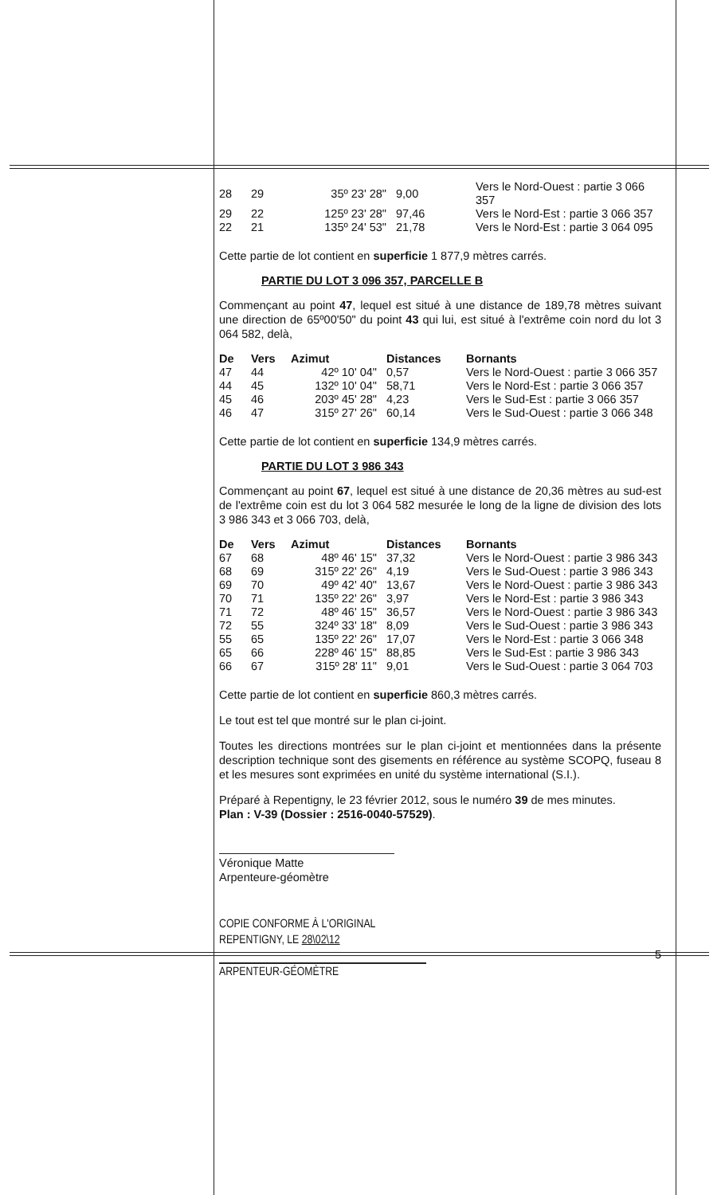| 28 | 29 | 35º 23' 28" | 9,00 | Vers le Nord-Ouest : partie 3 066 357 |
| 29 | 22 | 125º 23' 28" | 97,46 | Vers le Nord-Est : partie 3 066 357 |
| 22 | 21 | 135º 24' 53" | 21,78 | Vers le Nord-Est : partie 3 064 095 |
Cette partie de lot contient en superficie 1 877,9 mètres carrés.
PARTIE DU LOT 3 096 357, PARCELLE B
Commençant au point 47, lequel est situé à une distance de 189,78 mètres suivant une direction de 65º00'50" du point 43 qui lui, est situé à l'extrême coin nord du lot 3 064 582, delà,
| De | Vers | Azimut | Distances | Bornants |
| --- | --- | --- | --- | --- |
| 47 | 44 | 42º 10' 04" | 0,57 | Vers le Nord-Ouest : partie 3 066 357 |
| 44 | 45 | 132º 10' 04" | 58,71 | Vers le Nord-Est : partie 3 066 357 |
| 45 | 46 | 203º 45' 28" | 4,23 | Vers le Sud-Est : partie 3 066 357 |
| 46 | 47 | 315º 27' 26" | 60,14 | Vers le Sud-Ouest : partie 3 066 348 |
Cette partie de lot contient en superficie 134,9 mètres carrés.
PARTIE DU LOT 3 986 343
Commençant au point 67, lequel est situé à une distance de 20,36 mètres au sud-est de l'extrême coin est du lot 3 064 582 mesurée le long de la ligne de division des lots 3 986 343 et 3 066 703, delà,
| De | Vers | Azimut | Distances | Bornants |
| --- | --- | --- | --- | --- |
| 67 | 68 | 48º 46' 15" | 37,32 | Vers le Nord-Ouest : partie 3 986 343 |
| 68 | 69 | 315º 22' 26" | 4,19 | Vers le Sud-Ouest : partie 3 986 343 |
| 69 | 70 | 49º 42' 40" | 13,67 | Vers le Nord-Ouest : partie 3 986 343 |
| 70 | 71 | 135º 22' 26" | 3,97 | Vers le Nord-Est : partie 3 986 343 |
| 71 | 72 | 48º 46' 15" | 36,57 | Vers le Nord-Ouest : partie 3 986 343 |
| 72 | 55 | 324º 33' 18" | 8,09 | Vers le Sud-Ouest : partie 3 986 343 |
| 55 | 65 | 135º 22' 26" | 17,07 | Vers le Nord-Est : partie 3 066 348 |
| 65 | 66 | 228º 46' 15" | 88,85 | Vers le Sud-Est : partie 3 986 343 |
| 66 | 67 | 315º 28' 11" | 9,01 | Vers le Sud-Ouest : partie 3 064 703 |
Cette partie de lot contient en superficie 860,3 mètres carrés.
Le tout est tel que montré sur le plan ci-joint.
Toutes les directions montrées sur le plan ci-joint et mentionnées dans la présente description technique sont des gisements en référence au système SCOPQ, fuseau 8 et les mesures sont exprimées en unité du système international (S.I.).
Préparé à Repentigny, le 23 février 2012, sous le numéro 39 de mes minutes.
Plan : V-39 (Dossier : 2516-0040-57529).
Véronique Matte
Arpenteure-géomètre
COPIE CONFORME À L'ORIGINAL
REPENTIGNY, LE 28\02\12
ARPENTEUR-GÉOMÈTRE
5